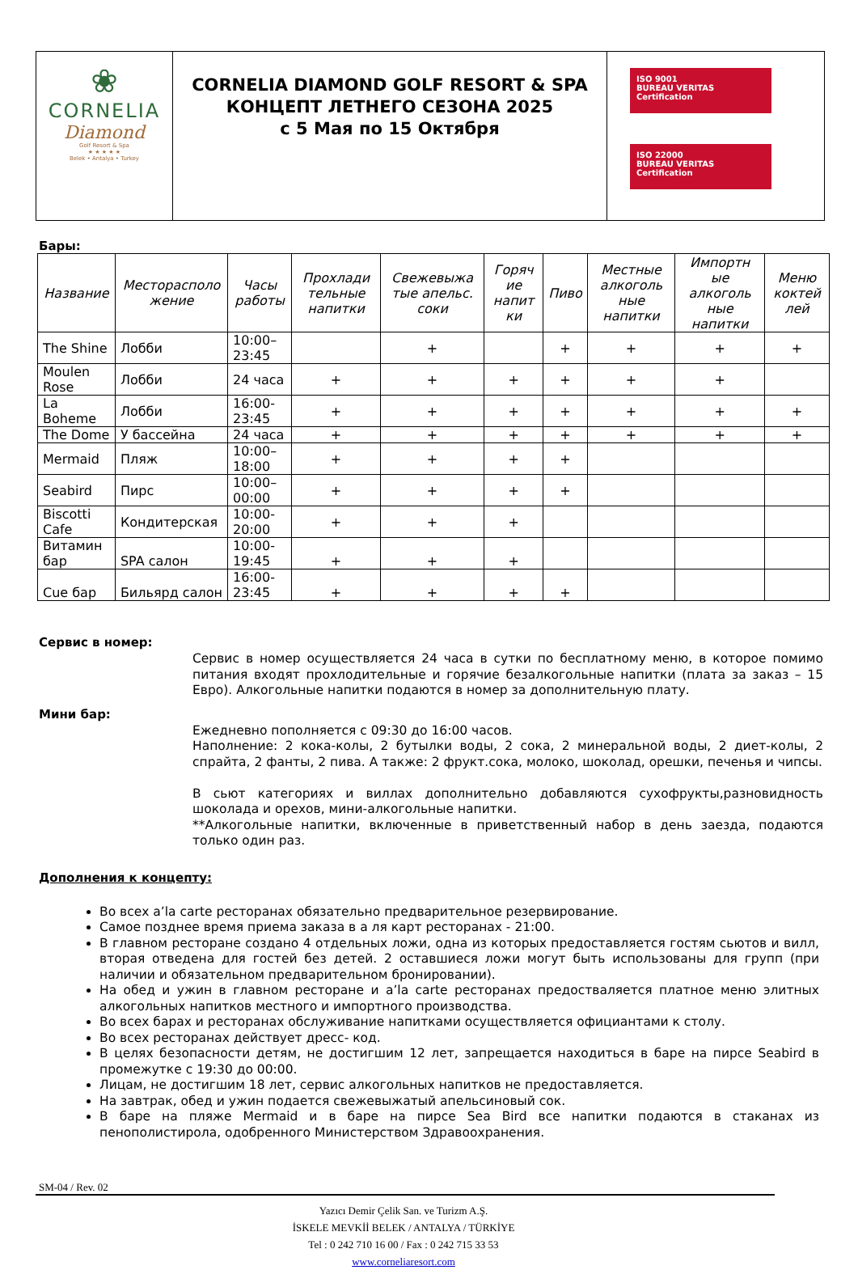| ❀ CORNELIA Diamond Golf Resort & Spa ★ ★ ★ ★ ★ Belek • Antalya • Turkey | CORNELIA DIAMOND GOLF RESORT & SPA КОНЦЕПТ ЛЕТНЕГО СЕЗОНА 2025 с 5 Мая по 15 Октября | ISO 9001 BUREAU VERITAS Certification ISO 22000 BUREAU VERITAS Certification |
Бары:
| Название | Месторасполо жение | Часы работы | Прохлади тельные напитки | Свежевыжа тые апельс. соки | Горяч ие напит ки | Пиво | Местные алкоголь ные напитки | Импортн ые алкоголь ные напитки | Меню коктей лей |
| --- | --- | --- | --- | --- | --- | --- | --- | --- | --- |
| The Shine | Лобби | 10:00–23:45 | | + | | + | + | + | + |
| Moulen Rose | Лобби | 24 часа | + | + | + | + | + | + | |
| La Boheme | Лобби | 16:00-23:45 | + | + | + | + | + | + | + |
| The Dome | У бассейна | 24 часа | + | + | + | + | + | + | + |
| Mermaid | Пляж | 10:00–18:00 | + | + | + | + | | | |
| Seabird | Пирс | 10:00–00:00 | + | + | + | + | | | |
| Biscotti Cafe | Кондитерская | 10:00-20:00 | + | + | + | | | | |
| Витамин бар | SPA салон | 10:00-19:45 | + | + | + | | | | |
| Cue бар | Бильярд салон | 16:00-23:45 | + | + | + | + | | | |
Сервис в номер:
Сервис в номер осуществляется 24 часа в сутки по бесплатному меню, в которое помимо питания входят прохлодительные и горячие безалкогольные напитки (плата за заказ – 15 Евро). Алкогольные напитки подаются в номер за дополнительную плату.
Мини бар:
Ежедневно пополняется с 09:30 до 16:00 часов.
Наполнение: 2 кока-колы, 2 бутылки воды, 2 сока, 2 минеральной воды, 2 диет-колы, 2 спрайта, 2 фанты, 2 пива. А также: 2 фрукт.сока, молоко, шоколад, орешки, печенья и чипсы.
В сьют категориях и виллах дополнительно добавляются сухофрукты,разновидность шоколада и орехов, мини-алкогольные напитки.
**Алкогольные напитки, включенные в приветственный набор в день заезда, подаются только один раз.
Дополнения к концепту:
Во всех a’la carte ресторанах обязательно предварительное резервирование.
Самое позднее время приема заказа в а ля карт ресторанах - 21:00.
В главном ресторане создано 4 отдельных ложи, одна из которых предоставляется гостям сьютов и вилл, вторая отведена для гостей без детей. 2 оставшиеся ложи могут быть использованы для групп (при наличии и обязательном предварительном бронировании).
На обед и ужин в главном ресторане и a’la carte ресторанах предостваляется платное меню элитных алкогольных напитков местного и импортного производства.
Во всех барах и ресторанах обслуживание напитками осуществляется официантами к столу.
Во всех ресторанах действует дресс- код.
В целях безопасности детям, не достигшим 12 лет, запрещается находиться в баре на пирсе Seabird в промежутке с 19:30 до 00:00.
Лицам, не достигшим 18 лет, сервис алкогольных напитков не предоставляется.
На завтрак, обед и ужин подается свежевыжатый апельсиновый сок.
В баре на пляже Mermaid и в баре на пирсе Sea Bird все напитки подаются в стаканах из пенополистирола, одобренного Министерством Здравоохранения.
SM-04 / Rev. 02
Yazıcı Demir Çelik San. ve Turizm A.Ş.
İSKELE MEVKİİ BELEK / ANTALYA / TÜRKİYE
Tel : 0 242 710 16 00 / Fax : 0 242 715 33 53
www.corneliaresort.com